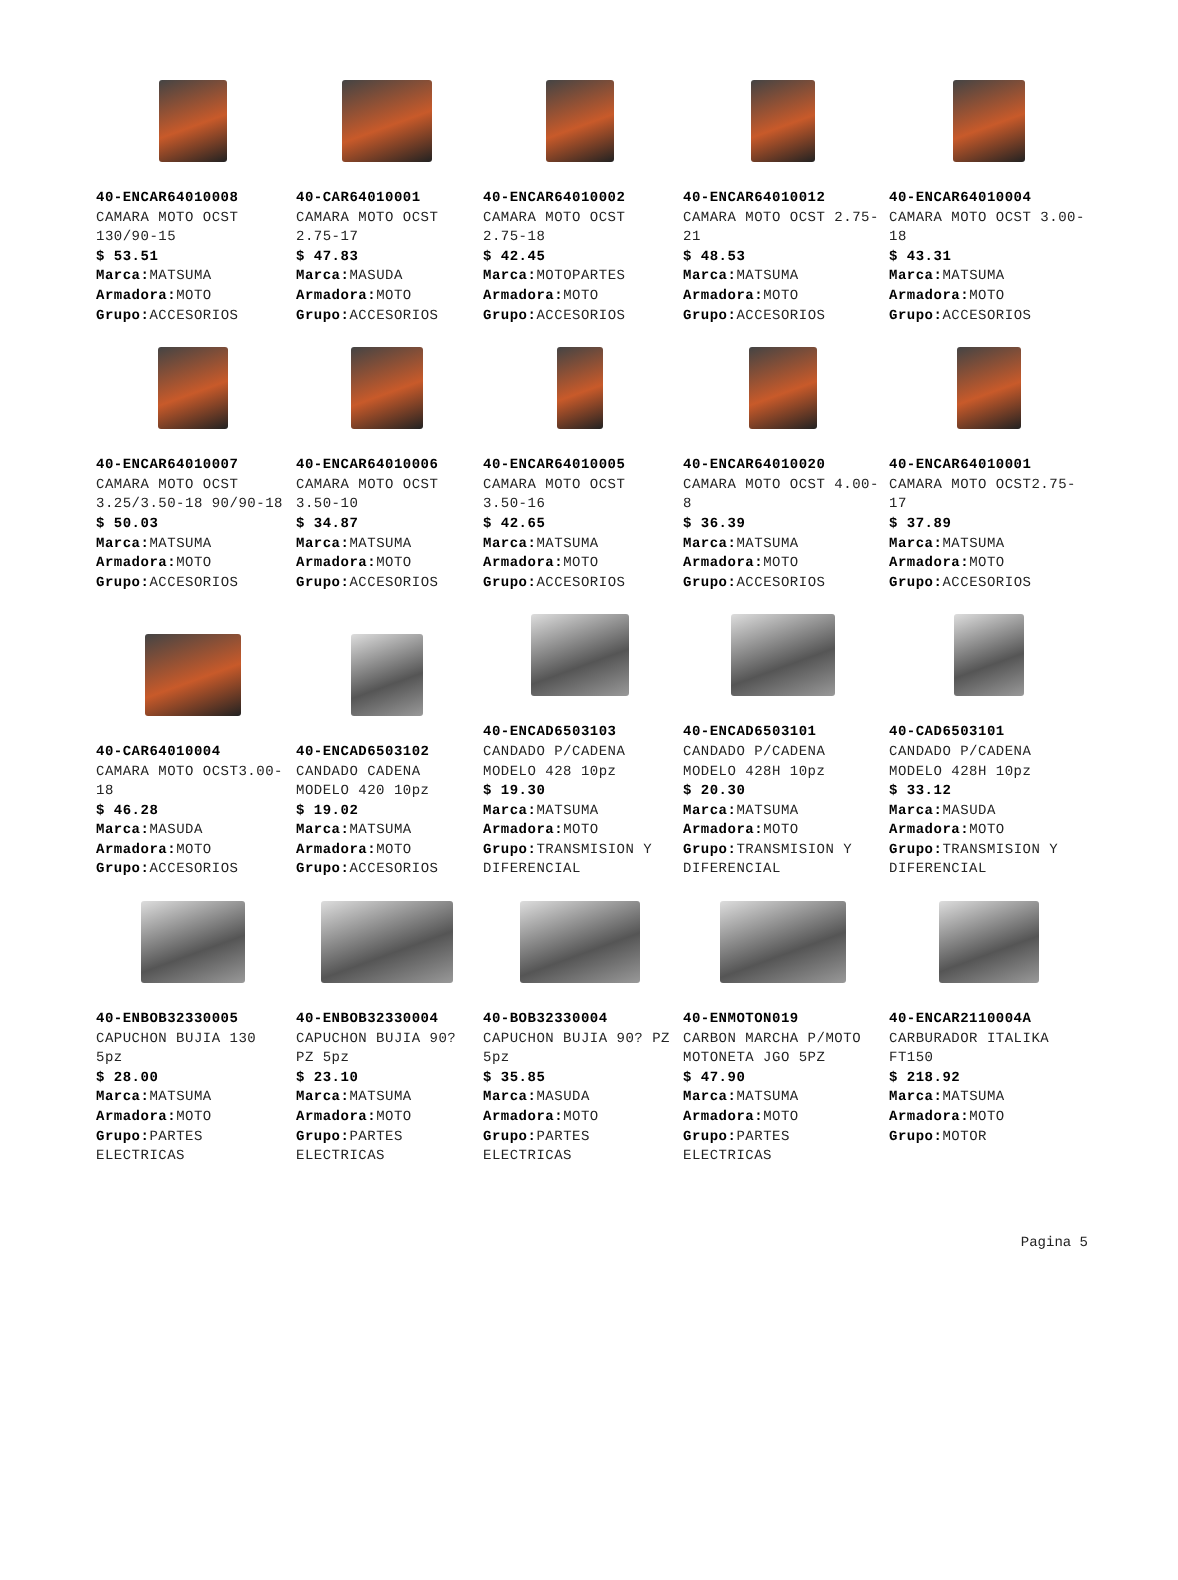| 40-ENCAR64010008 CAMARA MOTO OCST 130/90-15 $ 53.51 Marca: MATSUMA Armadora: MOTO Grupo: ACCESORIOS | 40-CAR64010001 CAMARA MOTO OCST 2.75-17 $ 47.83 Marca: MASUDA Armadora: MOTO Grupo: ACCESORIOS | 40-ENCAR64010002 CAMARA MOTO OCST 2.75-18 $ 42.45 Marca: MOTOPARTES Armadora: MOTO Grupo: ACCESORIOS | 40-ENCAR64010012 CAMARA MOTO OCST 2.75-21 $ 48.53 Marca: MATSUMA Armadora: MOTO Grupo: ACCESORIOS | 40-ENCAR64010004 CAMARA MOTO OCST 3.00-18 $ 43.31 Marca: MATSUMA Armadora: MOTO Grupo: ACCESORIOS |
| 40-ENCAR64010007 CAMARA MOTO OCST 3.25/3.50-18 90/90-18 $ 50.03 Marca: MATSUMA Armadora: MOTO Grupo: ACCESORIOS | 40-ENCAR64010006 CAMARA MOTO OCST 3.50-10 $ 34.87 Marca: MATSUMA Armadora: MOTO Grupo: ACCESORIOS | 40-ENCAR64010005 CAMARA MOTO OCST 3.50-16 $ 42.65 Marca: MATSUMA Armadora: MOTO Grupo: ACCESORIOS | 40-ENCAR64010020 CAMARA MOTO OCST 4.00-8 $ 36.39 Marca: MATSUMA Armadora: MOTO Grupo: ACCESORIOS | 40-ENCAR64010001 CAMARA MOTO OCST2.75-17 $ 37.89 Marca: MATSUMA Armadora: MOTO Grupo: ACCESORIOS |
| 40-CAR64010004 CAMARA MOTO OCST3.00-18 $ 46.28 Marca: MASUDA Armadora: MOTO Grupo: ACCESORIOS | 40-ENCAD6503102 CANDADO CADENA MODELO 420 10pz $ 19.02 Marca: MATSUMA Armadora: MOTO Grupo: ACCESORIOS | 40-ENCAD6503103 CANDADO P/CADENA MODELO 428 10pz $ 19.30 Marca: MATSUMA Armadora: MOTO Grupo: TRANSMISION Y DIFERENCIAL | 40-ENCAD6503101 CANDADO P/CADENA MODELO 428H 10pz $ 20.30 Marca: MATSUMA Armadora: MOTO Grupo: TRANSMISION Y DIFERENCIAL | 40-CAD6503101 CANDADO P/CADENA MODELO 428H 10pz $ 33.12 Marca: MASUDA Armadora: MOTO Grupo: TRANSMISION Y DIFERENCIAL |
| 40-ENBOB32330005 CAPUCHON BUJIA 130 5pz $ 28.00 Marca: MATSUMA Armadora: MOTO Grupo: PARTES ELECTRICAS | 40-ENBOB32330004 CAPUCHON BUJIA 90? PZ 5pz $ 23.10 Marca: MATSUMA Armadora: MOTO Grupo: PARTES ELECTRICAS | 40-BOB32330004 CAPUCHON BUJIA 90? PZ 5pz $ 35.85 Marca: MASUDA Armadora: MOTO Grupo: PARTES ELECTRICAS | 40-ENMOTON019 CARBON MARCHA P/MOTO MOTONETA JGO 5PZ $ 47.90 Marca: MATSUMA Armadora: MOTO Grupo: PARTES ELECTRICAS | 40-ENCAR2110004A CARBURADOR ITALIKA FT150 $ 218.92 Marca: MATSUMA Armadora: MOTO Grupo: MOTOR |
Pagina 5